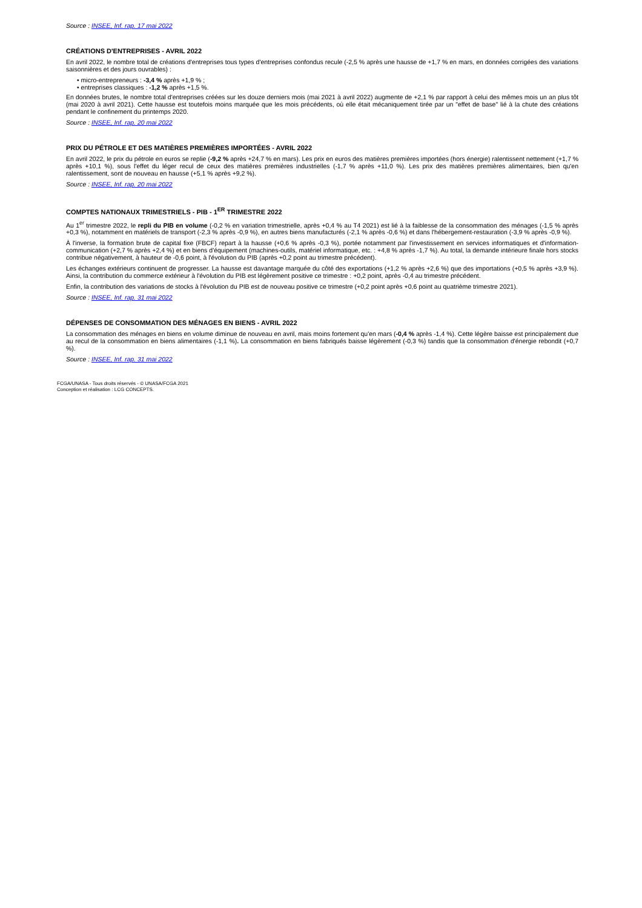Source : INSEE, Inf. rap. 17 mai 2022
CRÉATIONS D'ENTREPRISES - AVRIL 2022
En avril 2022, le nombre total de créations d'entreprises tous types d'entreprises confondus recule (-2,5 % après une hausse de +1,7 % en mars, en données corrigées des variations saisonnières et des jours ouvrables) :
• micro-entrepreneurs : -3,4 % après +1,9 % ;
• entreprises classiques : -1,2 % après +1,5 %.
En données brutes, le nombre total d'entreprises créées sur les douze derniers mois (mai 2021 à avril 2022) augmente de +2,1 % par rapport à celui des mêmes mois un an plus tôt (mai 2020 à avril 2021). Cette hausse est toutefois moins marquée que les mois précédents, où elle était mécaniquement tirée par un "effet de base" lié à la chute des créations pendant le confinement du printemps 2020.
Source : INSEE, Inf. rap. 20 mai 2022
PRIX DU PÉTROLE ET DES MATIÈRES PREMIÈRES IMPORTÉES - AVRIL 2022
En avril 2022, le prix du pétrole en euros se replie (-9,2 % après +24,7 % en mars). Les prix en euros des matières premières importées (hors énergie) ralentissent nettement (+1,7 % après +10,1 %), sous l'effet du léger recul de ceux des matières premières industrielles (-1,7 % après +11,0 %). Les prix des matières premières alimentaires, bien qu'en ralentissement, sont de nouveau en hausse (+5,1 % après +9,2 %).
Source : INSEE, Inf. rap. 20 mai 2022
COMPTES NATIONAUX TRIMESTRIELS - PIB - 1<sup>ER</sup> TRIMESTRE 2022
Au 1<sup>er</sup> trimestre 2022, le repli du PIB en volume (-0,2 % en variation trimestrielle, après +0,4 % au T4 2021) est lié à la faiblesse de la consommation des ménages (-1,5 % après +0,3 %), notamment en matériels de transport (-2,3 % après -0,9 %), en autres biens manufacturés (-2,1 % après -0,6 %) et dans l'hébergement-restauration (-3,9 % après -0,9 %).
À l'inverse, la formation brute de capital fixe (FBCF) repart à la hausse (+0,6 % après -0,3 %), portée notamment par l'investissement en services informatiques et d'information-communication (+2,7 % après +2,4 %) et en biens d'équipement (machines-outils, matériel informatique, etc. : +4,8 % après -1,7 %). Au total, la demande intérieure finale hors stocks contribue négativement, à hauteur de -0,6 point, à l'évolution du PIB (après +0,2 point au trimestre précédent).
Les échanges extérieurs continuent de progresser. La hausse est davantage marquée du côté des exportations (+1,2 % après +2,6 %) que des importations (+0,5 % après +3,9 %). Ainsi, la contribution du commerce extérieur à l'évolution du PIB est légèrement positive ce trimestre : +0,2 point, après -0,4 au trimestre précédent.
Enfin, la contribution des variations de stocks à l'évolution du PIB est de nouveau positive ce trimestre (+0,2 point après +0,6 point au quatrième trimestre 2021).
Source : INSEE, Inf. rap. 31 mai 2022
DÉPENSES DE CONSOMMATION DES MÉNAGES EN BIENS - AVRIL 2022
La consommation des ménages en biens en volume diminue de nouveau en avril, mais moins fortement qu'en mars (-0,4 % après -1,4 %). Cette légère baisse est principalement due au recul de la consommation en biens alimentaires (-1,1 %). La consommation en biens fabriqués baisse légèrement (-0,3 %) tandis que la consommation d'énergie rebondit (+0,7 %).
Source : INSEE, Inf. rap. 31 mai 2022
FCGA/UNASA - Tous droits réservés - © UNASA/FCGA 2021
Conception et réalisation : LCG CONCEPTS.